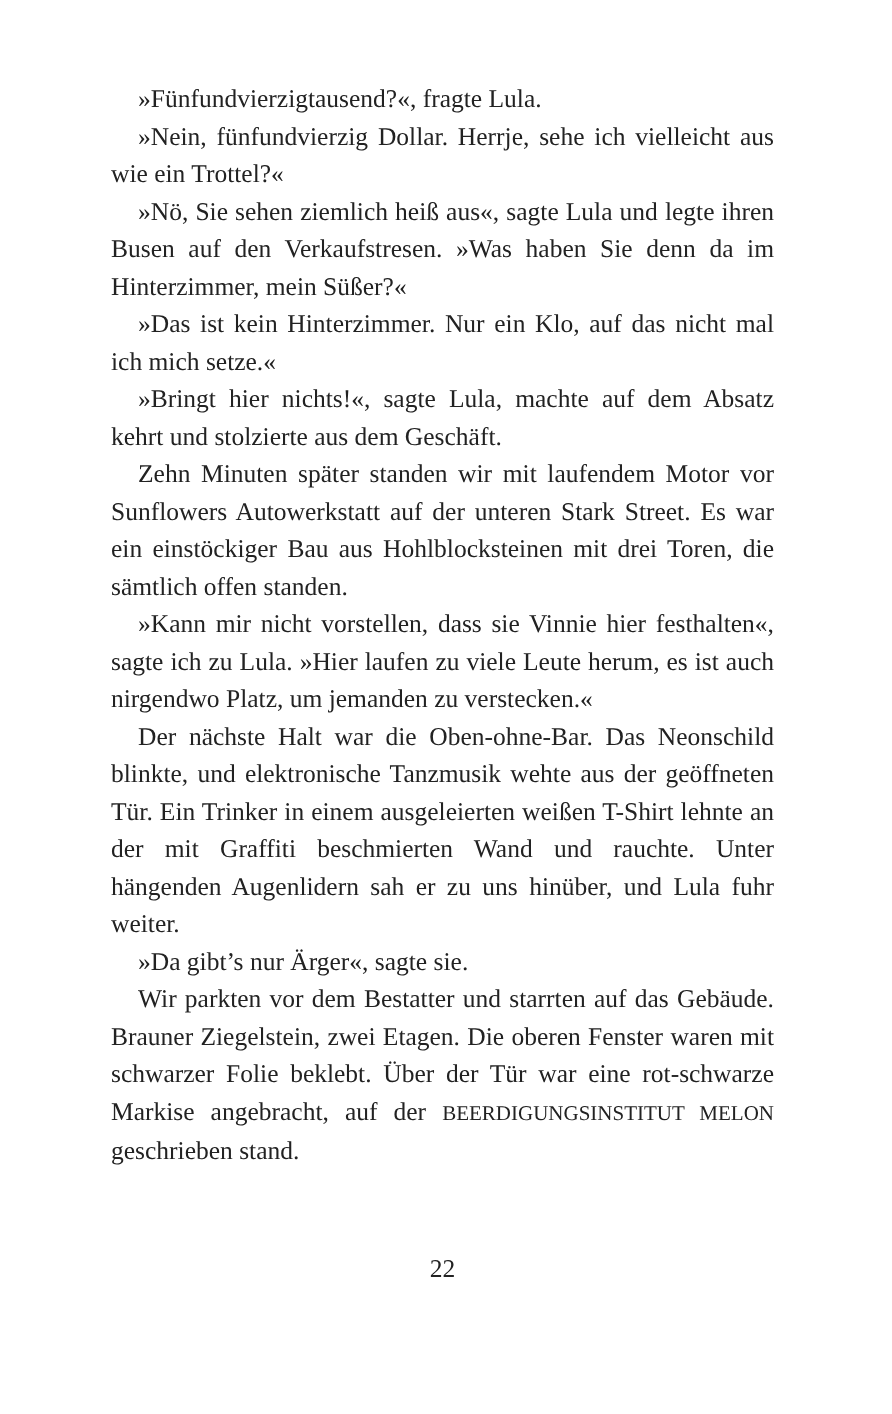»Fünfundvierzigtausend?«, fragte Lula.
»Nein, fünfundvierzig Dollar. Herrje, sehe ich vielleicht aus wie ein Trottel?«
»Nö, Sie sehen ziemlich heiß aus«, sagte Lula und legte ihren Busen auf den Verkaufstresen. »Was haben Sie denn da im Hinterzimmer, mein Süßer?«
»Das ist kein Hinterzimmer. Nur ein Klo, auf das nicht mal ich mich setze.«
»Bringt hier nichts!«, sagte Lula, machte auf dem Absatz kehrt und stolzierte aus dem Geschäft.
Zehn Minuten später standen wir mit laufendem Motor vor Sunflowers Autowerkstatt auf der unteren Stark Street. Es war ein einstöckiger Bau aus Hohlblocksteinen mit drei Toren, die sämtlich offen standen.
»Kann mir nicht vorstellen, dass sie Vinnie hier festhalten«, sagte ich zu Lula. »Hier laufen zu viele Leute herum, es ist auch nirgendwo Platz, um jemanden zu verstecken.«
Der nächste Halt war die Oben-ohne-Bar. Das Neonschild blinkte, und elektronische Tanzmusik wehte aus der geöffneten Tür. Ein Trinker in einem ausgeleierten weißen T-Shirt lehnte an der mit Graffiti beschmierten Wand und rauchte. Unter hängenden Augenlidern sah er zu uns hinüber, und Lula fuhr weiter.
»Da gibt’s nur Ärger«, sagte sie.
Wir parkten vor dem Bestatter und starrten auf das Gebäude. Brauner Ziegelstein, zwei Etagen. Die oberen Fenster waren mit schwarzer Folie beklebt. Über der Tür war eine rot-schwarze Markise angebracht, auf der BEERDIGUNGSINSTITUT MELON geschrieben stand.
22